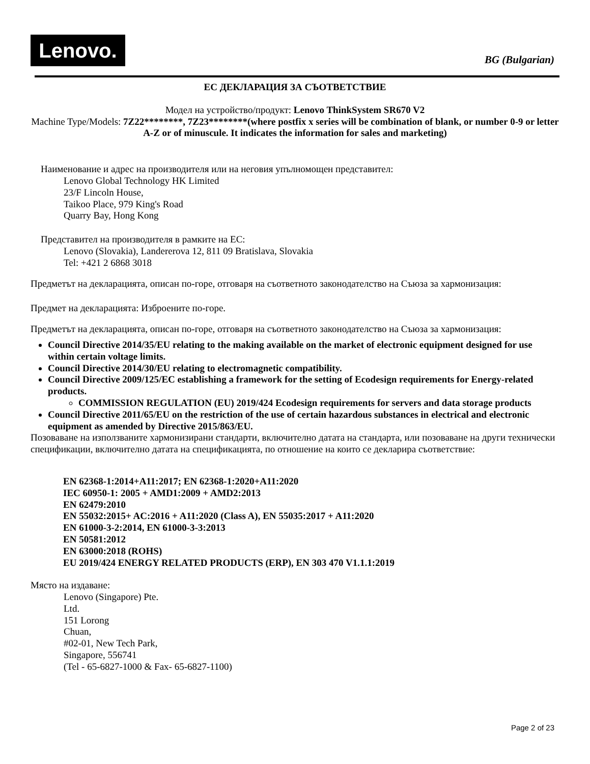Lenovo.
BG (Bulgarian)
ЕС ДЕКЛАРАЦИЯ ЗА СЪОТВЕТСТВИЕ
Модел на устройство/продукт: Lenovo ThinkSystem SR670 V2
Machine Type/Models: 7Z22********, 7Z23********(where postfix x series will be combination of blank, or number 0-9 or letter A-Z or of minuscule. It indicates the information for sales and marketing)
Наименование и адрес на производителя или на неговия упълномощен представител:
Lenovo Global Technology HK Limited
23/F Lincoln House,
Taikoo Place, 979 King's Road
Quarry Bay, Hong Kong
Представител на производителя в рамките на ЕС:
Lenovo (Slovakia), Landererova 12, 811 09 Bratislava, Slovakia
Tel: +421 2 6868 3018
Предметът на декларацията, описан по-горе, отговаря на съответното законодателство на Съюза за хармонизация:
Предмет на декларацията: Изброените по-горе.
Предметът на декларацията, описан по-горе, отговаря на съответното законодателство на Съюза за хармонизация:
Council Directive 2014/35/EU relating to the making available on the market of electronic equipment designed for use within certain voltage limits.
Council Directive 2014/30/EU relating to electromagnetic compatibility.
Council Directive 2009/125/EC establishing a framework for the setting of Ecodesign requirements for Energy-related products.
COMMISSION REGULATION (EU) 2019/424 Ecodesign requirements for servers and data storage products
Council Directive 2011/65/EU on the restriction of the use of certain hazardous substances in electrical and electronic equipment as amended by Directive 2015/863/EU.
Позоваване на използваните хармонизирани стандарти, включително датата на стандарта, или позоваване на други технически спецификации, включително датата на спецификацията, по отношение на които се декларира съответствие:
EN 62368-1:2014+A11:2017; EN 62368-1:2020+A11:2020
IEC 60950-1: 2005 + AMD1:2009 + AMD2:2013
EN 62479:2010
EN 55032:2015+ AC:2016 + A11:2020 (Class A), EN 55035:2017 + A11:2020
EN 61000-3-2:2014, EN 61000-3-3:2013
EN 50581:2012
EN 63000:2018 (ROHS)
EU 2019/424 ENERGY RELATED PRODUCTS (ERP), EN 303 470 V1.1.1:2019
Място на издаване:
Lenovo (Singapore) Pte.
Ltd.
151 Lorong
Chuan,
#02-01, New Tech Park,
Singapore, 556741
(Tel - 65-6827-1000 & Fax- 65-6827-1100)
Page 2 of 23